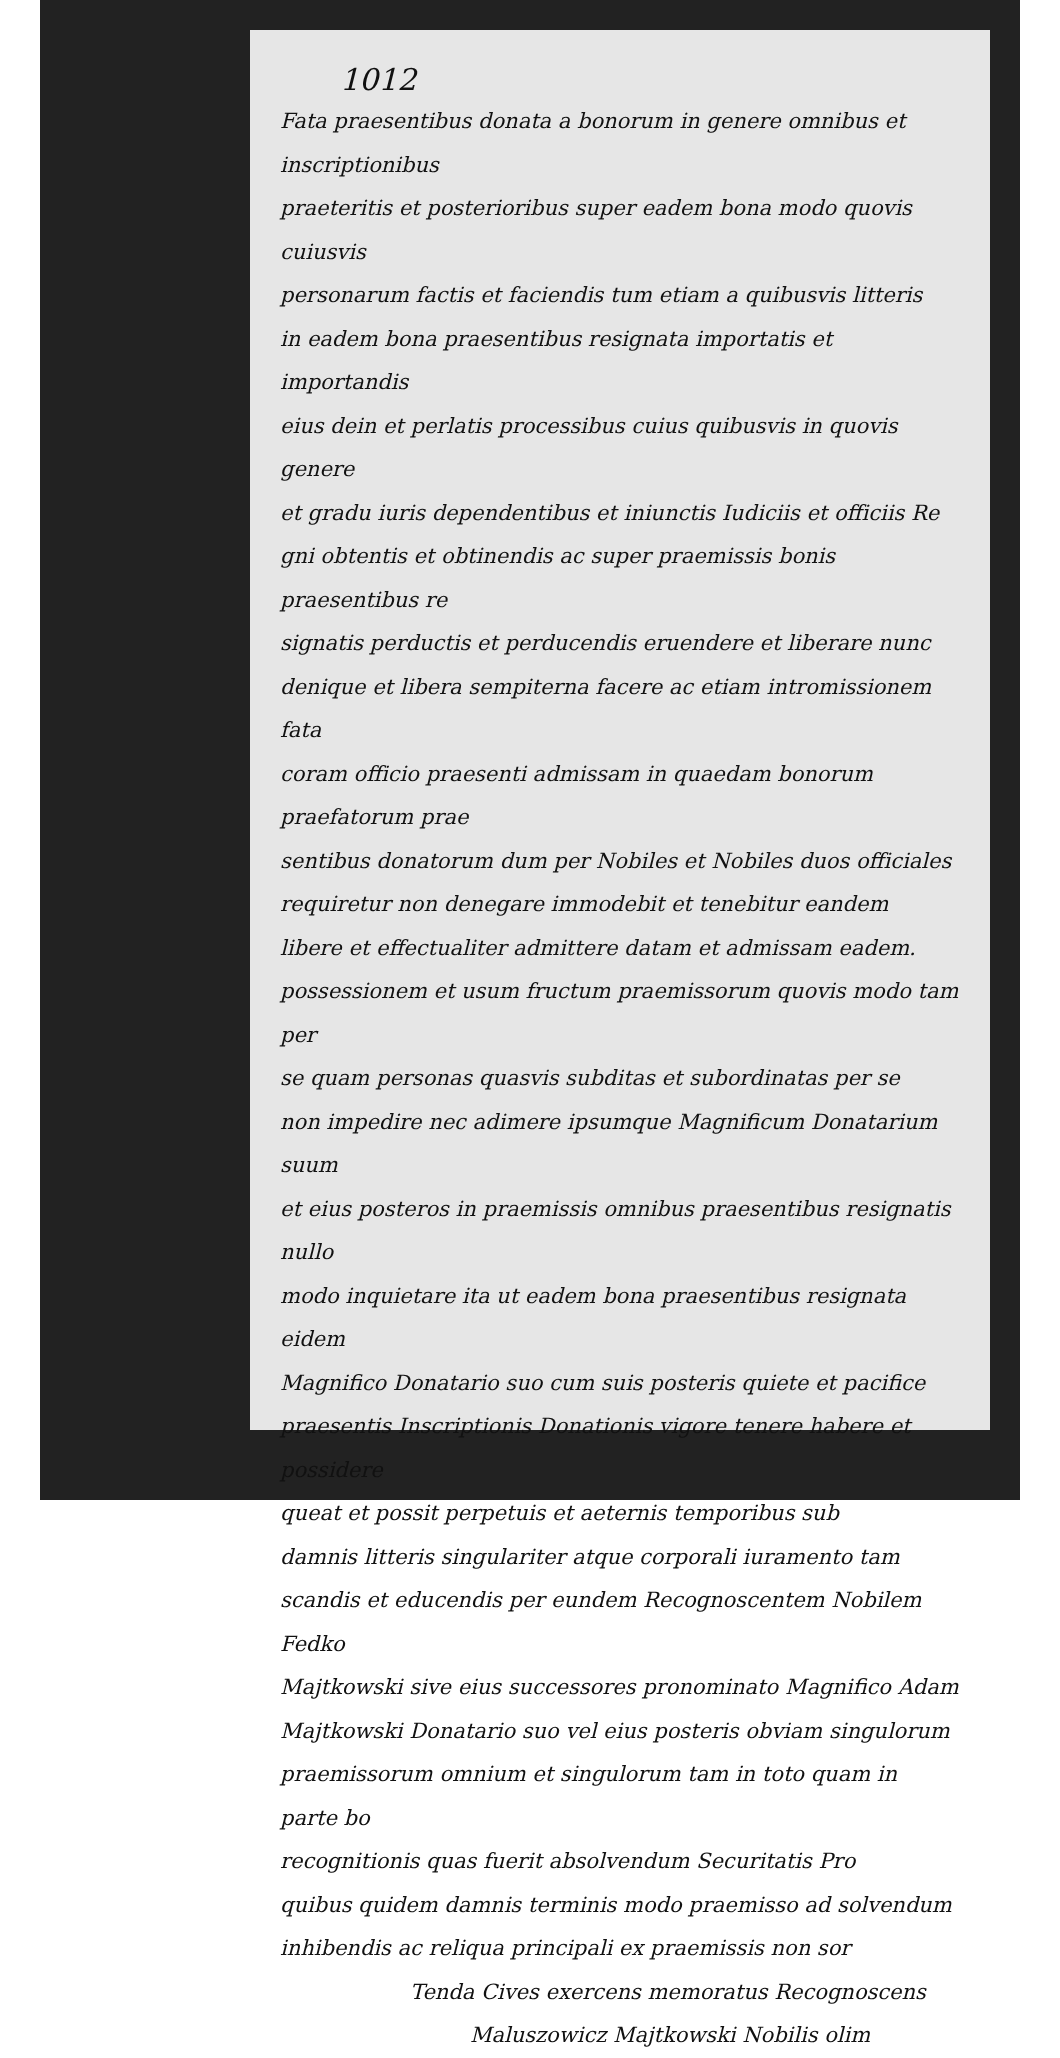1012
Fata praesentibus donata a bonorum in genere omnibus et inscriptionibus
praeteritis et posterioribus super eadem bona modo quovis cuiusvis
personarum factis et faciendis tum etiam a quibusvis litteris
in eadem bona praesentibus resignata importatis et importandis
eius dein et perlatis processibus cuius quibusvis in quovis genere
et gradu iuris dependentibus et iniunctis Iudiciis et officiis Re
gni obtentis et obtinendis ac super praemissis bonis praesentibus re
signatis perductis et perducendis eruendere et liberare nunc
denique et libera sempiterna facere ac etiam intromissionem fata
coram officio praesenti admissam in quaedam bonorum praefatorum prae
sentibus donatorum dum per Nobiles et Nobiles duos officiales
requiretur non denegare immodebit et tenebitur eandem
libere et effectualiter admittere datam et admissam eadem.
possessionem et usum fructum praemissorum quovis modo tam per
se quam personas quasvis subditas et subordinatas per se
non impedire nec adimere ipsumque Magnificum Donatarium suum
et eius posteros in praemissis omnibus praesentibus resignatis nullo
modo inquietare ita ut eadem bona praesentibus resignata eidem
Magnifico Donatario suo cum suis posteris quiete et pacifice
praesentis Inscriptionis Donationis vigore tenere habere et possidere
queat et possit perpetuis et aeternis temporibus sub
damnis litteris singulariter atque corporali iuramento tam
scandis et educendis per eundem Recognoscentem Nobilem Fedko
Majtkowski sive eius successores pronominato Magnifico Adam
Majtkowski Donatario suo vel eius posteris obviam singulorum
praemissorum omnium et singulorum tam in toto quam in parte bo
recognitionis quas fuerit absolvendum Securitatis Pro
quibus quidem damnis terminis modo praemisso ad solvendum
inhibendis ac reliqua principali ex praemissis non sor
Tenda Cives exercens memoratus Recognoscens
Maluszowicz Majtkowski Nobilis olim